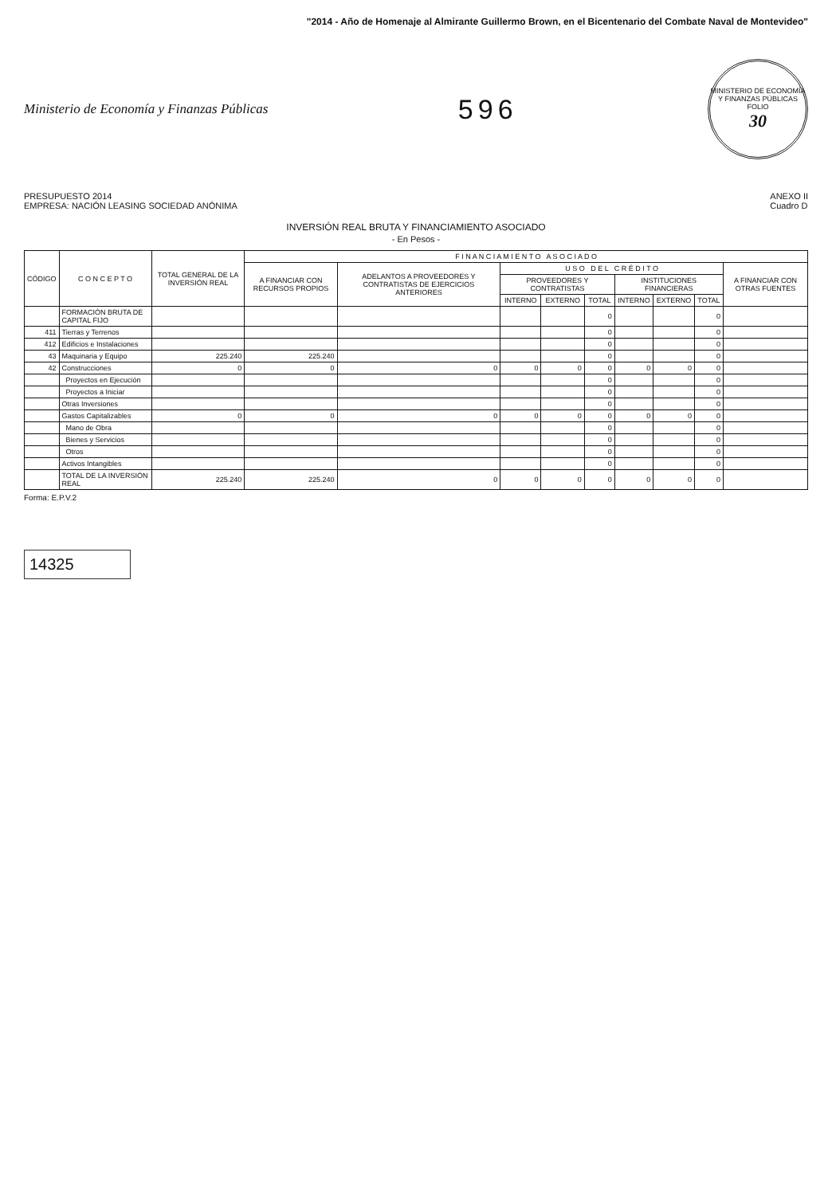"2014 - Año de Homenaje al Almirante Guillermo Brown, en el Bicentenario del Combate Naval de Montevideo"
Ministerio de Economía y Finanzas Públicas
596
MINISTERIO DE ECONOMÍA Y FINANZAS PÚBLICAS
FOLIO
30
PRESUPUESTO 2014
EMPRESA: NACIÓN LEASING SOCIEDAD ANÓNIMA
ANEXO II
Cuadro D
INVERSIÓN REAL BRUTA Y FINANCIAMIENTO ASOCIADO
- En Pesos -
| CÓDIGO | C O N C E P T O | TOTAL GENERAL DE LA INVERSIÓN REAL | F I N A N C I A M I E N T O A S O C I A D O | | | | | | | | |
| --- | --- | --- | --- | --- | --- | --- | --- | --- | --- | --- | --- |
| | | | A FINANCIAR CON RECURSOS PROPIOS | ADELANTOS A PROVEEDORES Y CONTRATISTAS DE EJERCICIOS ANTERIORES | U S O D E L C R É D I T O | | | | | | A FINANCIAR CON OTRAS FUENTES |
| | | | | | PROVEEDORES Y CONTRATISTAS | | | INSTITUCIONES FINANCIERAS | | | |
| | | | | | INTERNO | EXTERNO | TOTAL | INTERNO | EXTERNO | TOTAL | |
| | FORMACIÓN BRUTA DE CAPITAL FIJO | | | | | | 0 | | | 0 | |
| 411 | Tierras y Terrenos | | | | | | 0 | | | 0 | |
| 412 | Edificios e Instalaciones | | | | | | 0 | | | 0 | |
| 43 | Maquinaria y Equipo | 225.240 | 225.240 | | | | 0 | | | 0 | |
| 42 | Construcciones | 0 | 0 | 0 | 0 | 0 | 0 | 0 | 0 | 0 | |
| | Proyectos en Ejecución | | | | | | 0 | | | 0 | |
| | Proyectos a Iniciar | | | | | | 0 | | | 0 | |
| | Otras Inversiones | | | | | | 0 | | | 0 | |
| | Gastos Capitalizables | 0 | 0 | 0 | 0 | 0 | 0 | 0 | 0 | 0 | |
| | Mano de Obra | | | | | | 0 | | | 0 | |
| | Bienes y Servicios | | | | | | 0 | | | 0 | |
| | Otros | | | | | | 0 | | | 0 | |
| | Activos Intangibles | | | | | | 0 | | | 0 | |
| | TOTAL DE LA INVERSIÓN REAL | 225.240 | 225.240 | 0 | 0 | 0 | 0 | 0 | 0 | 0 | |
Forma: E.P.V.2
14325